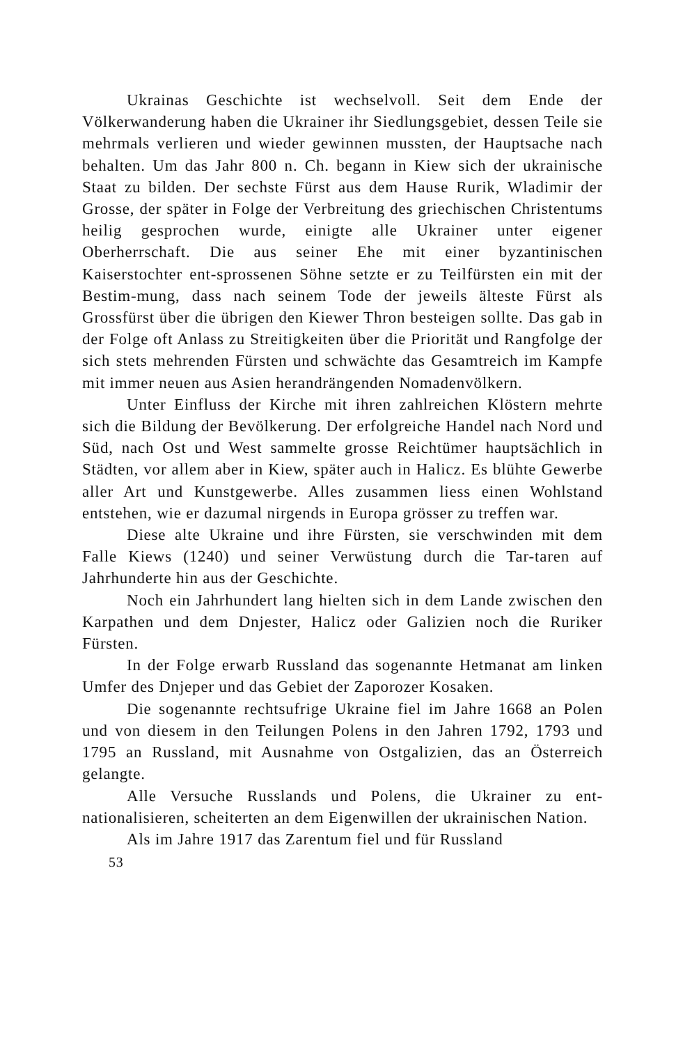Ukrainas Geschichte ist wechselvoll. Seit dem Ende der Völkerwanderung haben die Ukrainer ihr Siedlungsgebiet, dessen Teile sie mehrmals verlieren und wieder gewinnen mussten, der Hauptsache nach behalten. Um das Jahr 800 n. Ch. begann in Kiew sich der ukrainische Staat zu bilden. Der sechste Fürst aus dem Hause Rurik, Wladimir der Grosse, der später in Folge der Verbreitung des griechischen Christentums heilig gesprochen wurde, einigte alle Ukrainer unter eigener Oberherrschaft. Die aus seiner Ehe mit einer byzantinischen Kaiserstochter ent-sprossenen Söhne setzte er zu Teilfürsten ein mit der Bestim-mung, dass nach seinem Tode der jeweils älteste Fürst als Grossfürst über die übrigen den Kiewer Thron besteigen sollte. Das gab in der Folge oft Anlass zu Streitigkeiten über die Priorität und Rangfolge der sich stets mehrenden Fürsten und schwächte das Gesamtreich im Kampfe mit immer neuen aus Asien herandrängenden Nomadenvölkern.
Unter Einfluss der Kirche mit ihren zahlreichen Klöstern mehrte sich die Bildung der Bevölkerung. Der erfolgreiche Handel nach Nord und Süd, nach Ost und West sammelte grosse Reichtümer hauptsächlich in Städten, vor allem aber in Kiew, später auch in Halicz. Es blühte Gewerbe aller Art und Kunstgewerbe. Alles zusammen liess einen Wohlstand entstehen, wie er dazumal nirgends in Europa grösser zu treffen war.
Diese alte Ukraine und ihre Fürsten, sie verschwinden mit dem Falle Kiews (1240) und seiner Verwüstung durch die Tar-taren auf Jahrhunderte hin aus der Geschichte.
Noch ein Jahrhundert lang hielten sich in dem Lande zwischen den Karpathen und dem Dnjester, Halicz oder Galizien noch die Ruriker Fürsten.
In der Folge erwarb Russland das sogenannte Hetmanat am linken Umfer des Dnjeper und das Gebiet der Zaporozer Kosaken.
Die sogenannte rechtsufrige Ukraine fiel im Jahre 1668 an Polen und von diesem in den Teilungen Polens in den Jahren 1792, 1793 und 1795 an Russland, mit Ausnahme von Ostgalizien, das an Österreich gelangte.
Alle Versuche Russlands und Polens, die Ukrainer zu ent-nationalisieren, scheiterten an dem Eigenwillen der ukrainischen Nation.
Als im Jahre 1917 das Zarentum fiel und für Russland
53